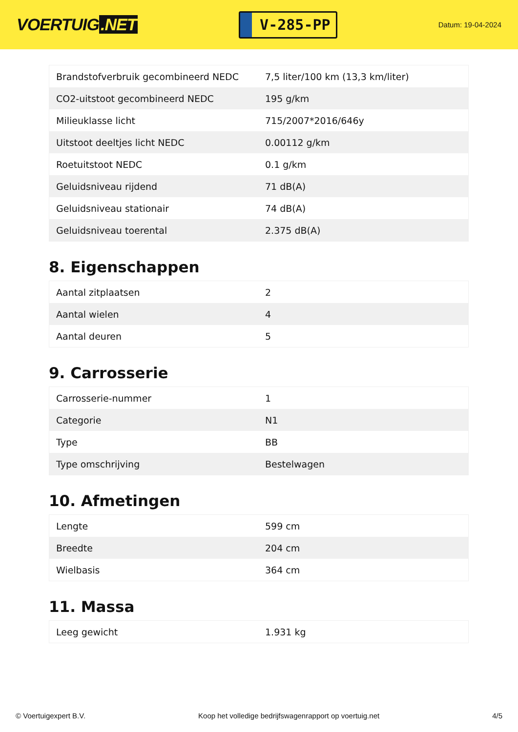VOERTUIG.NET
V-285-PP
Datum: 19-04-2024
| Brandstofverbruik gecombineerd NEDC | 7,5 liter/100 km (13,3 km/liter) |
| CO2-uitstoot gecombineerd NEDC | 195 g/km |
| Milieuklasse licht | 715/2007*2016/646y |
| Uitstoot deeltjes licht NEDC | 0.00112 g/km |
| Roetuitstoot NEDC | 0.1 g/km |
| Geluidsniveau rijdend | 71 dB(A) |
| Geluidsniveau stationair | 74 dB(A) |
| Geluidsniveau toerental | 2.375 dB(A) |
8. Eigenschappen
| Aantal zitplaatsen | 2 |
| Aantal wielen | 4 |
| Aantal deuren | 5 |
9. Carrosserie
| Carrosserie-nummer | 1 |
| Categorie | N1 |
| Type | BB |
| Type omschrijving | Bestelwagen |
10. Afmetingen
| Lengte | 599 cm |
| Breedte | 204 cm |
| Wielbasis | 364 cm |
11. Massa
| Leeg gewicht | 1.931 kg |
© Voertuigexpert B.V. Koop het volledige bedrijfswagenrapport op voertuig.net 4/5